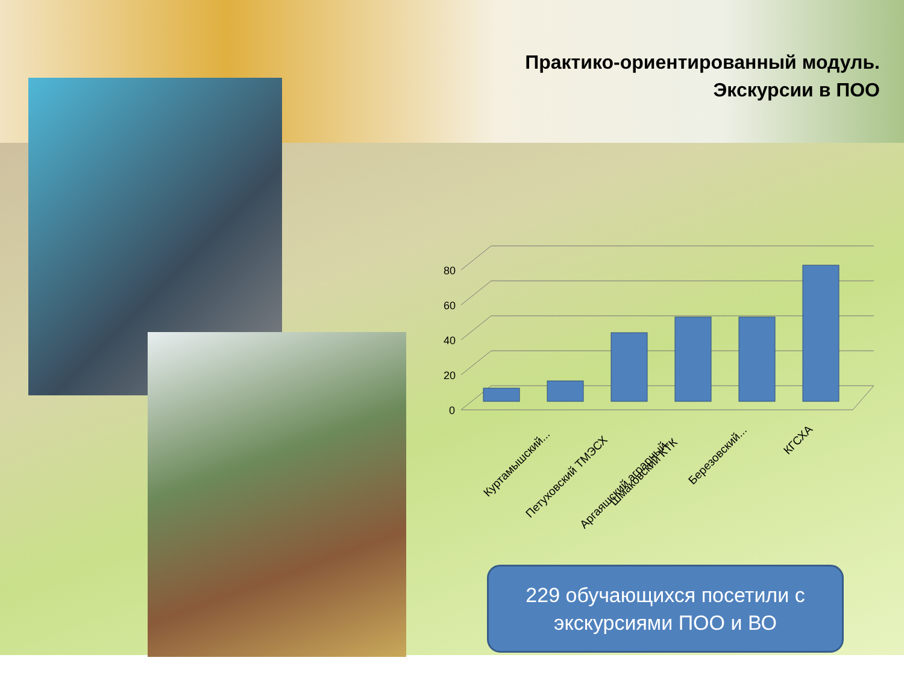Практико-ориентированный модуль.
Экскурсии в ПОО
0
20
40
60
80
Куртамышский...
Петуховский ТМЭСХ
Аргаяшский аграрный...
Шмаковский КТК
Березовский...
КГСХА
229 обучающихся посетили с
экскурсиями ПОО и ВО